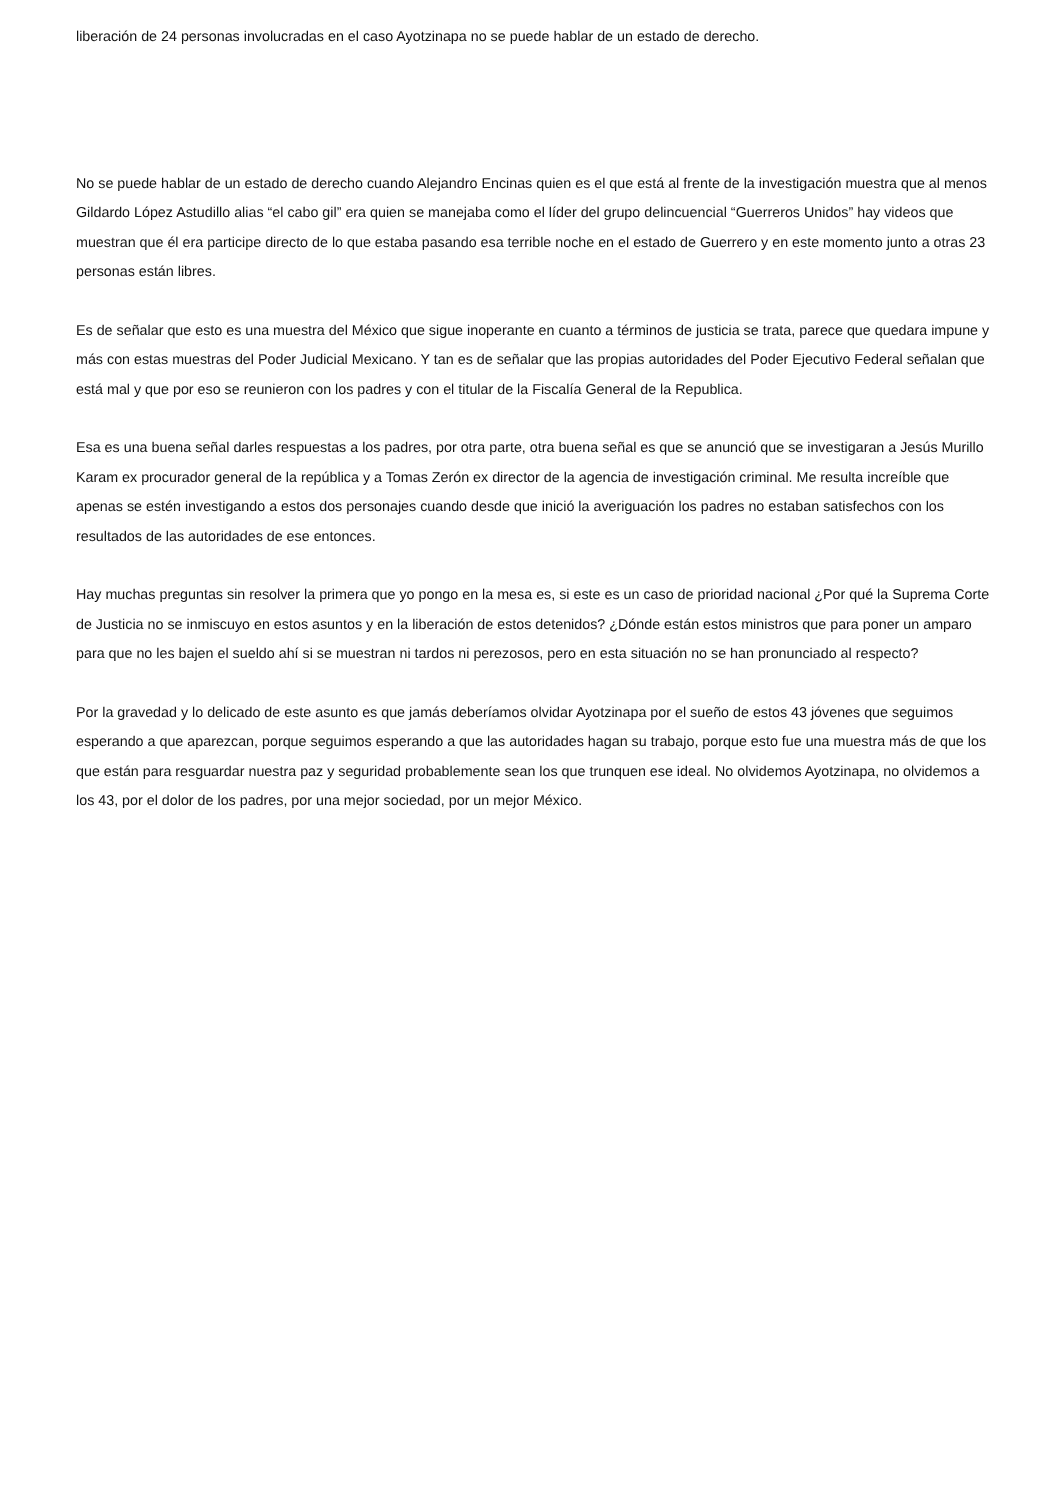liberación de 24 personas involucradas en el caso Ayotzinapa no se puede hablar de un estado de derecho.
No se puede hablar de un estado de derecho cuando Alejandro Encinas quien es el que está al frente de la investigación muestra que al menos Gildardo López Astudillo alias “el cabo gil” era quien se manejaba como el líder del grupo delincuencial “Guerreros Unidos” hay videos que muestran que él era participe directo de lo que estaba pasando esa terrible noche en el estado de Guerrero y en este momento junto a otras 23 personas están libres.
Es de señalar que esto es una muestra del México que sigue inoperante en cuanto a términos de justicia se trata, parece que quedara impune y más con estas muestras del Poder Judicial Mexicano. Y tan es de señalar que las propias autoridades del Poder Ejecutivo Federal señalan que está mal y que por eso se reunieron con los padres y con el titular de la Fiscalía General de la Republica.
Esa es una buena señal darles respuestas a los padres, por otra parte, otra buena señal es que se anunció que se investigaran a Jesús Murillo Karam ex procurador general de la república y a Tomas Zerón ex director de la agencia de investigación criminal. Me resulta increíble que apenas se estén investigando a estos dos personajes cuando desde que inició la averiguación los padres no estaban satisfechos con los resultados de las autoridades de ese entonces.
Hay muchas preguntas sin resolver la primera que yo pongo en la mesa es, si este es un caso de prioridad nacional ¿Por qué la Suprema Corte de Justicia no se inmiscuyo en estos asuntos y en la liberación de estos detenidos? ¿Dónde están estos ministros que para poner un amparo para que no les bajen el sueldo ahí si se muestran ni tardos ni perezosos, pero en esta situación no se han pronunciado al respecto?
Por la gravedad y lo delicado de este asunto es que jamás deberíamos olvidar Ayotzinapa por el sueño de estos 43 jóvenes que seguimos esperando a que aparezcan, porque seguimos esperando a que las autoridades hagan su trabajo, porque esto fue una muestra más de que los que están para resguardar nuestra paz y seguridad probablemente sean los que trunquen ese ideal. No olvidemos Ayotzinapa, no olvidemos a los 43, por el dolor de los padres, por una mejor sociedad, por un mejor México.